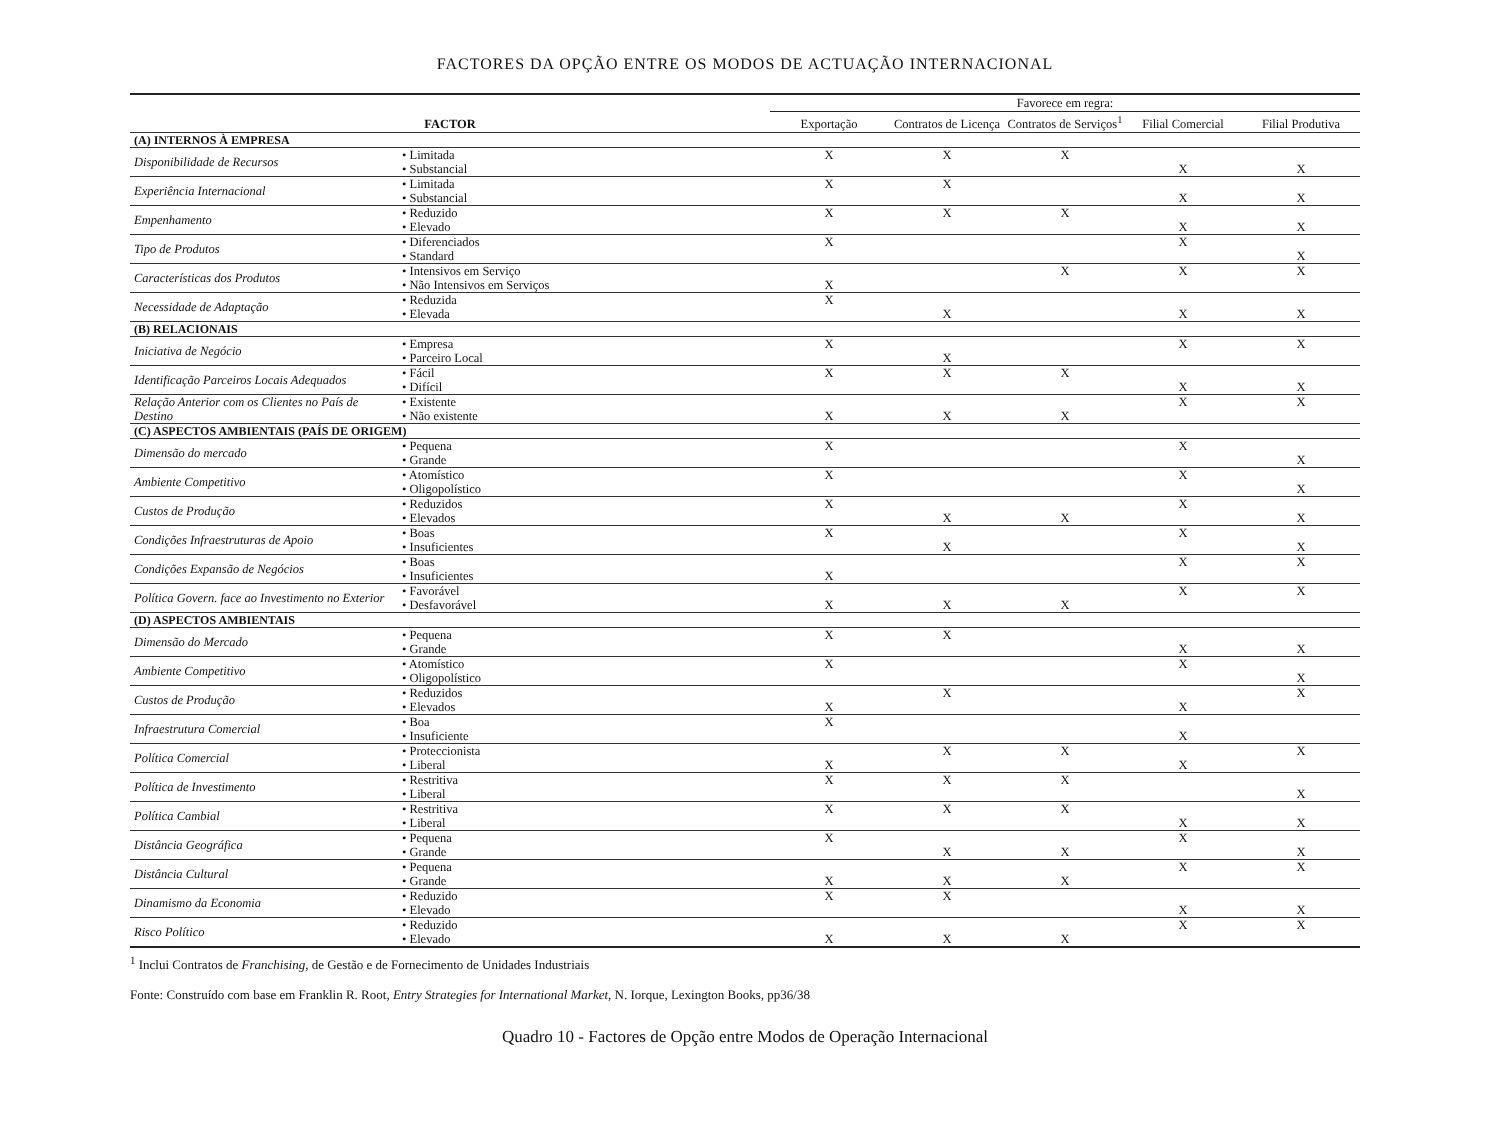FACTORES DA OPÇÃO ENTRE OS MODOS DE ACTUAÇÃO INTERNACIONAL
| FACTOR | | Favorece em regra: | | | | |
| --- | --- | --- | --- | --- | --- | --- |
| | | Exportação | Contratos de Licença | Contratos de Serviços<sup>1</sup> | Filial Comercial | Filial Produtiva |
| (A) INTERNOS À EMPRESA | | | | | | |
| Disponibilidade de Recursos | • Limitada | X | X | X | | |
| | • Substancial | | | | X | X |
| Experiência Internacional | • Limitada | X | X | | | |
| | • Substancial | | | | X | X |
| Empenhamento | • Reduzido | X | X | X | | |
| | • Elevado | | | | X | X |
| Tipo de Produtos | • Diferenciados | X | | | X | |
| | • Standard | | | | | X |
| Características dos Produtos | • Intensivos em Serviço | | | X | X | X |
| | • Não Intensivos em Serviços | X | | | | |
| Necessidade de Adaptação | • Reduzida | X | | | | |
| | • Elevada | | X | | X | X |
| (B) RELACIONAIS | | | | | | |
| Iniciativa de Negócio | • Empresa | X | | | X | X |
| | • Parceiro Local | | X | | | |
| Identificação Parceiros Locais Adequados | • Fácil | X | X | X | | |
| | • Difícil | | | | X | X |
| Relação Anterior com os Clientes no País de Destino | • Existente | | | | X | X |
| | • Não existente | X | X | X | | |
| (C) ASPECTOS AMBIENTAIS (PAÍS DE ORIGEM) | | | | | | |
| Dimensão do mercado | • Pequena | X | | | X | |
| | • Grande | | | | | X |
| Ambiente Competitivo | • Atomístico | X | | | X | |
| | • Oligopolístico | | | | | X |
| Custos de Produção | • Reduzidos | X | | | X | |
| | • Elevados | | X | X | | X |
| Condições Infraestruturas de Apoio | • Boas | X | | | X | |
| | • Insuficientes | | X | | | X |
| Condições Expansão de Negócios | • Boas | | | | X | X |
| | • Insuficientes | X | | | | |
| Política Govern. face ao Investimento no Exterior | • Favorável | | | | X | X |
| | • Desfavorável | X | X | X | | |
| (D) ASPECTOS AMBIENTAIS | | | | | | |
| Dimensão do Mercado | • Pequena | X | X | | | |
| | • Grande | | | | X | X |
| Ambiente Competitivo | • Atomístico | X | | | X | |
| | • Oligopolístico | | | | | X |
| Custos de Produção | • Reduzidos | | X | | | X |
| | • Elevados | X | | | X | |
| Infraestrutura Comercial | • Boa | X | | | | |
| | • Insuficiente | | | | X | |
| Política Comercial | • Proteccionista | | X | X | | X |
| | • Liberal | X | | | X | |
| Política de Investimento | • Restritiva | X | X | X | | |
| | • Liberal | | | | | X |
| Política Cambial | • Restritiva | X | X | X | | |
| | • Liberal | | | | X | X |
| Distância Geográfica | • Pequena | X | | | X | |
| | • Grande | | X | X | | X |
| Distância Cultural | • Pequena | | | | X | X |
| | • Grande | X | X | X | | |
| Dinamismo da Economia | • Reduzido | X | X | | | |
| | • Elevado | | | | X | X |
| Risco Político | • Reduzido | | | | X | X |
| | • Elevado | X | X | X | | |
<sup>1</sup> Inclui Contratos de Franchising, de Gestão e de Fornecimento de Unidades Industriais
Fonte: Construído com base em Franklin R. Root, Entry Strategies for International Market, N. Iorque, Lexington Books, pp36/38
Quadro 10 - Factores de Opção entre Modos de Operação Internacional